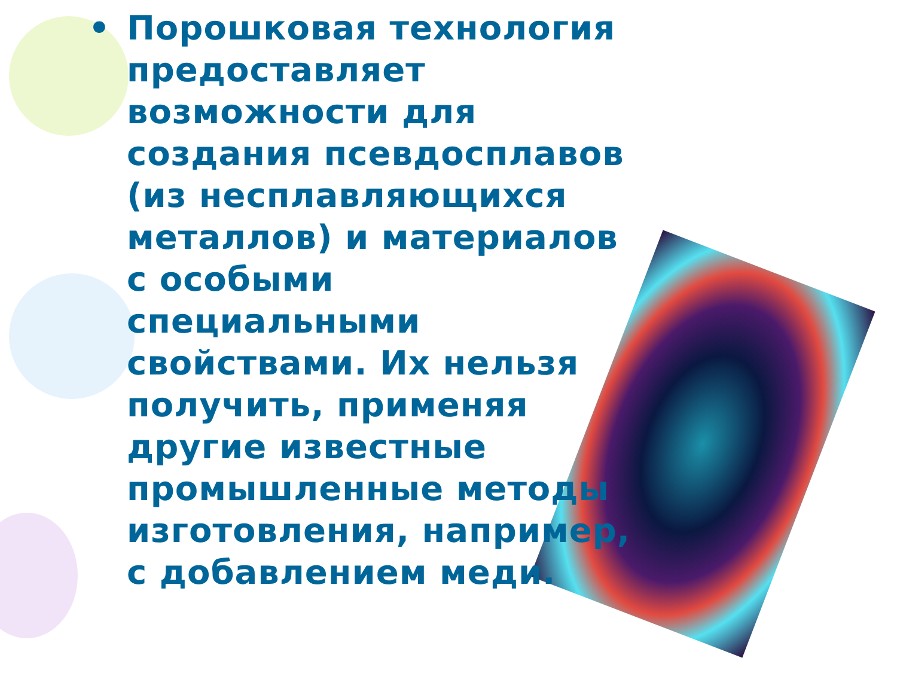• Порошковая технология предоставляет возможности для создания псевдосплавов (из несплавляющихся металлов) и материалов с особыми специальными свойствами. Их нельзя получить, применяя другие известные промышленные методы изготовления, например, с добавлением меди.